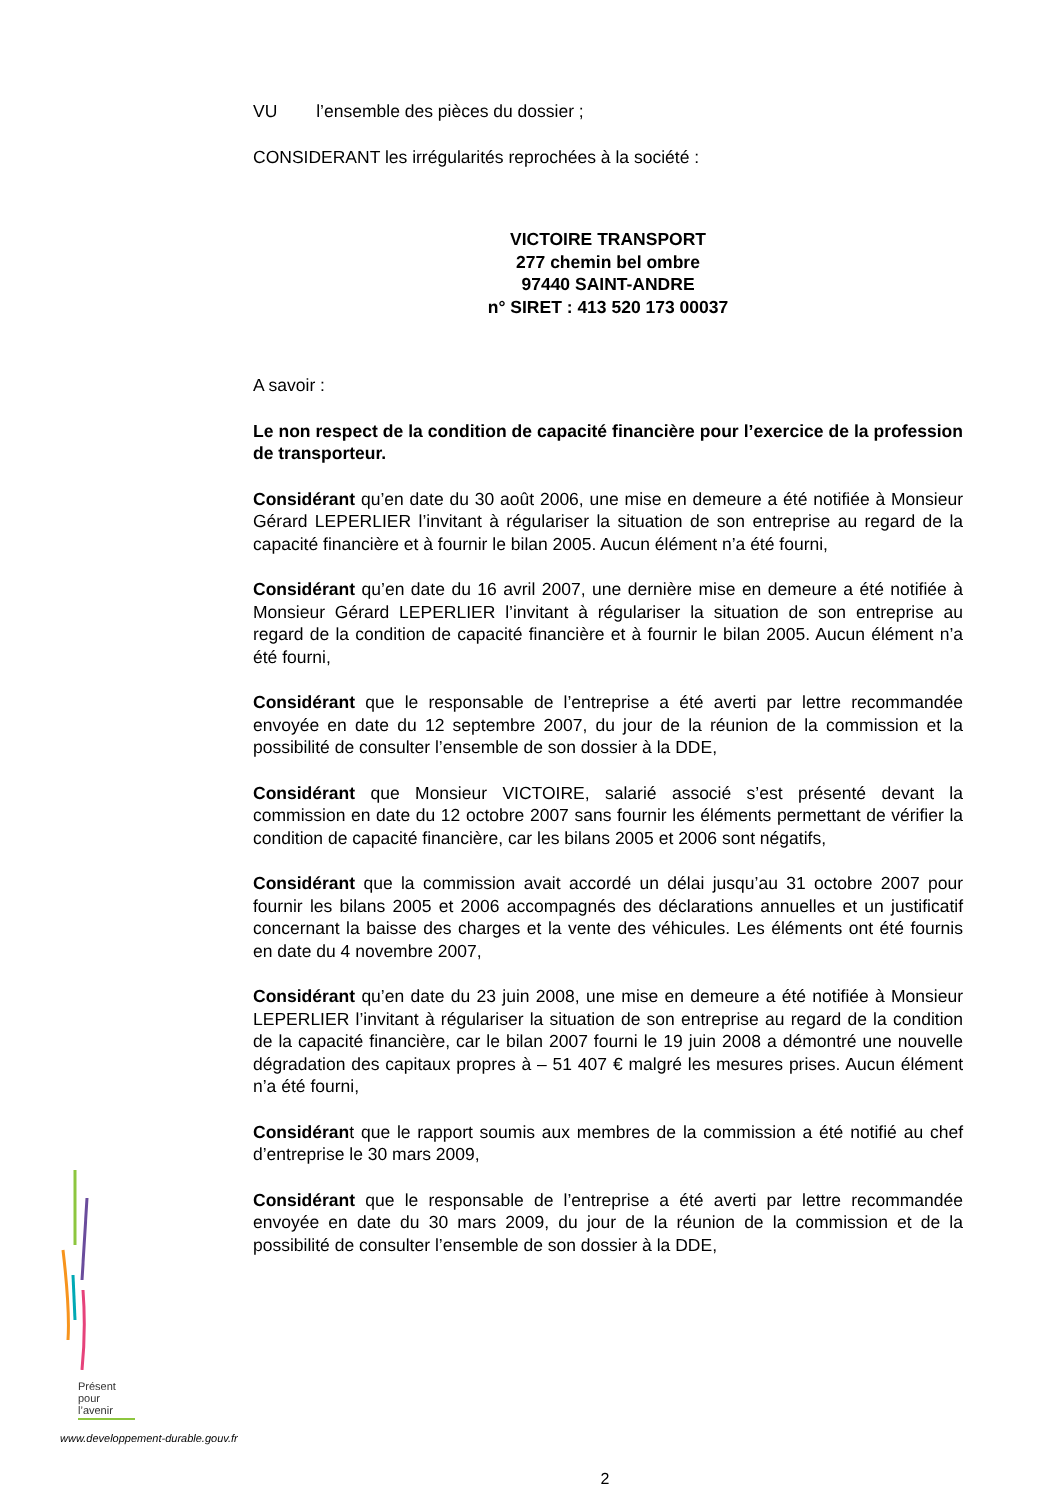VU l’ensemble des pièces du dossier ;
CONSIDERANT les irrégularités reprochées à la société :
VICTOIRE TRANSPORT
277 chemin bel ombre
97440 SAINT-ANDRE
n° SIRET : 413 520 173 00037
A savoir :
Le non respect de la condition de capacité financière pour l’exercice de la profession de transporteur.
Considérant qu’en date du 30 août 2006, une mise en demeure a été notifiée à Monsieur Gérard LEPERLIER l’invitant à régulariser la situation de son entreprise au regard de la capacité financière et à fournir le bilan 2005. Aucun élément n’a été fourni,
Considérant qu’en date du 16 avril 2007, une dernière mise en demeure a été notifiée à Monsieur Gérard LEPERLIER l’invitant à régulariser la situation de son entreprise au regard de la condition de capacité financière et à fournir le bilan 2005. Aucun élément n’a été fourni,
Considérant que le responsable de l’entreprise a été averti par lettre recommandée envoyée en date du 12 septembre 2007, du jour de la réunion de la commission et la possibilité de consulter l’ensemble de son dossier à la DDE,
Considérant que Monsieur VICTOIRE, salarié associé s’est présenté devant la commission en date du 12 octobre 2007 sans fournir les éléments permettant de vérifier la condition de capacité financière, car les bilans 2005 et 2006 sont négatifs,
Considérant que la commission avait accordé un délai jusqu’au 31 octobre 2007 pour fournir les bilans 2005 et 2006 accompagnés des déclarations annuelles et un justificatif concernant la baisse des charges et la vente des véhicules. Les éléments ont été fournis en date du 4 novembre 2007,
Considérant qu’en date du 23 juin 2008, une mise en demeure a été notifiée à Monsieur LEPERLIER l’invitant à régulariser la situation de son entreprise au regard de la condition de la capacité financière, car le bilan 2007 fourni le 19 juin 2008 a démontré une nouvelle dégradation des capitaux propres à – 51 407 € malgré les mesures prises. Aucun élément n’a été fourni,
Considérant que le rapport soumis aux membres de la commission a été notifié au chef d’entreprise le 30 mars 2009,
Considérant que le responsable de l’entreprise a été averti par lettre recommandée envoyée en date du 30 mars 2009, du jour de la réunion de la commission et de la possibilité de consulter l’ensemble de son dossier à la DDE,
Présent
pour
l’avenir
www.developpement-durable.gouv.fr
2